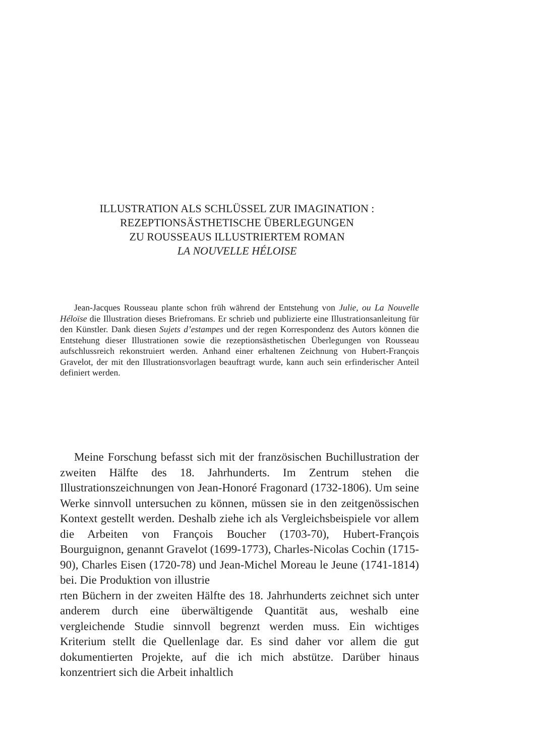ILLUSTRATION ALS SCHLÜSSEL ZUR IMAGINATION :
REZEPTIONSÄSTHETISCHE ÜBERLEGUNGEN
ZU ROUSSEAUS ILLUSTRIERTEM ROMAN
LA NOUVELLE HÉLOISE
Jean-Jacques Rousseau plante schon früh während der Entstehung von Julie, ou La Nouvelle Héloïse die Illustration dieses Briefromans. Er schrieb und publizierte eine Illustrationsanleitung für den Künstler. Dank diesen Sujets d’estampes und der regen Korrespondenz des Autors können die Entstehung dieser Illustrationen sowie die rezeptionsästhetischen Überlegungen von Rousseau aufschlussreich rekonstruiert werden. Anhand einer erhaltenen Zeichnung von Hubert-François Gravelot, der mit den Illustrationsvorlagen beauftragt wurde, kann auch sein erfinderischer Anteil definiert werden.
Meine Forschung befasst sich mit der französischen Buchillustration der zweiten Hälfte des 18. Jahrhunderts. Im Zentrum stehen die Illustrationszeichnungen von Jean-Honoré Fragonard (1732-1806). Um seine Werke sinnvoll untersuchen zu können, müssen sie in den zeitgenössischen Kontext gestellt werden. Deshalb ziehe ich als Vergleichsbeispiele vor allem die Arbeiten von François Boucher (1703-70), Hubert-François Bourguignon, genannt Gravelot (1699-1773), Charles-Nicolas Cochin (1715-90), Charles Eisen (1720-78) und Jean-Michel Moreau le Jeune (1741-1814) bei. Die Produktion von illustrie
rten Büchern in der zweiten Hälfte des 18. Jahrhunderts zeichnet sich unter anderem durch eine überwältigende Quantität aus, weshalb eine vergleichende Studie sinnvoll begrenzt werden muss. Ein wichtiges Kriterium stellt die Quellenlage dar. Es sind daher vor allem die gut dokumentierten Projekte, auf die ich mich abstütze. Darüber hinaus konzentriert sich die Arbeit inhaltlich